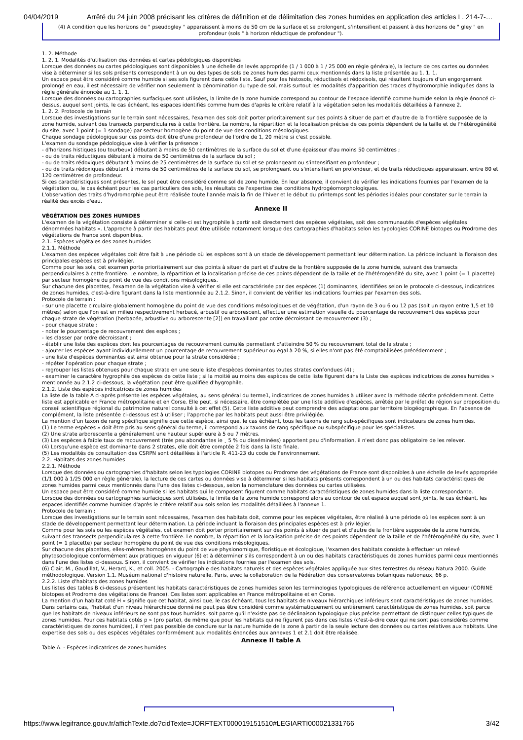04/04/2019 Arrêté du 24 juin 2008 précisant les critères de définition et de délimitation des zones humides en application des articles L. 214-7-…
(4) A condition que les horizons de " pseudogley " apparaissent à moins de 50 cm de la surface et se prolongent, s'intensifient et passent à des horizons de " gley " en profondeur (sols " à horizon réductique de profondeur ").
1. 2. Méthode
1. 2. 1. Modalités d'utilisation des données et cartes pédologiques disponibles
Lorsque des données ou cartes pédologiques sont disponibles à une échelle de levés appropriée (1 / 1 000 à 1 / 25 000 en règle générale), la lecture de ces cartes ou données vise à déterminer si les sols présents correspondent à un ou des types de sols de zones humides parmi ceux mentionnés dans la liste présentée au 1. 1. 1.
Un espace peut être considéré comme humide si ses sols figurent dans cette liste. Sauf pour les histosols, réductisols et rédoxisols, qui résultent toujours d'un engorgement prolongé en eau, il est nécessaire de vérifier non seulement la dénomination du type de sol, mais surtout les modalités d'apparition des traces d'hydromorphie indiquées dans la règle générale énoncée au 1. 1. 1.
Lorsque des données ou cartographies surfaciques sont utilisées, la limite de la zone humide correspond au contour de l'espace identifié comme humide selon la règle énoncé ci-dessus, auquel sont joints, le cas échéant, les espaces identifiés comme humides d'après le critère relatif à la végétation selon les modalités détaillées à l'annexe 2.
1. 2. 2. Protocole de terrain
Lorsque des investigations sur le terrain sont nécessaires, l'examen des sols doit porter prioritairement sur des points à situer de part et d'autre de la frontière supposée de la zone humide, suivant des transects perpendiculaires à cette frontière. Le nombre, la répartition et la localisation précise de ces points dépendent de la taille et de l'hétérogénéité du site, avec 1 point (= 1 sondage) par secteur homogène du point de vue des conditions mésologiques.
Chaque sondage pédologique sur ces points doit être d'une profondeur de l'ordre de 1, 20 mètre si c'est possible.
L'examen du sondage pédologique vise à vérifier la présence :
- d'horizons histiques (ou tourbeux) débutant à moins de 50 centimètres de la surface du sol et d'une épaisseur d'au moins 50 centimètres ;
- ou de traits réductiques débutant à moins de 50 centimètres de la surface du sol ;
- ou de traits rédoxiques débutant à moins de 25 centimètres de la surface du sol et se prolongeant ou s'intensifiant en profondeur ;
- ou de traits rédoxiques débutant à moins de 50 centimètres de la surface du sol, se prolongeant ou s'intensifiant en profondeur, et de traits réductiques apparaissant entre 80 et 120 centimètres de profondeur.
Si ces caractéristiques sont présentes, le sol peut être considéré comme sol de zone humide. En leur absence, il convient de vérifier les indications fournies par l'examen de la végétation ou, le cas échéant pour les cas particuliers des sols, les résultats de l'expertise des conditions hydrogéomorphologiques.
L'observation des traits d'hydromorphie peut être réalisée toute l'année mais la fin de l'hiver et le début du printemps sont les périodes idéales pour constater sur le terrain la réalité des excès d'eau.
Annexe II
VÉGÉTATION DES ZONES HUMIDES
L'examen de la végétation consiste à déterminer si celle-ci est hygrophile à partir soit directement des espèces végétales, soit des communautés d'espèces végétales dénommées habitats ». L'approche à partir des habitats peut être utilisée notamment lorsque des cartographies d'habitats selon les typologies CORINE biotopes ou Prodrome des végétations de France sont disponibles.
2.1. Espèces végétales des zones humides
2.1.1. Méthode
L'examen des espèces végétales doit être fait à une période où les espèces sont à un stade de développement permettant leur détermination. La période incluant la floraison des principales espèces est à privilégier.
Comme pour les sols, cet examen porte prioritairement sur des points à situer de part et d'autre de la frontière supposée de la zone humide, suivant des transects perpendiculaires à cette frontière. Le nombre, la répartition et la localisation précise de ces points dépendent de la taille et de l'hétérogénéité du site, avec 1 point (= 1 placette) par secteur homogène du point de vue des conditions mésologiques.
Sur chacune des placettes, l'examen de la végétation vise à vérifier si elle est caractérisée par des espèces (1) dominantes, identifiées selon le protocole ci-dessous, indicatrices de zones humides, c'est-à-dire figurant dans la liste mentionnée au 2.1.2. Sinon, il convient de vérifier les indications fournies par l'examen des sols.
Protocole de terrain :
- sur une placette circulaire globalement homogène du point de vue des conditions mésologiques et de végétation, d'un rayon de 3 ou 6 ou 12 pas (soit un rayon entre 1,5 et 10 mètres) selon que l'on est en milieu respectivement herbacé, arbustif ou arborescent, effectuer une estimation visuelle du pourcentage de recouvrement des espèces pour chaque strate de végétation (herbacée, arbustive ou arborescente [2]) en travaillant par ordre décroissant de recouvrement (3) ;
- pour chaque strate :
- noter le pourcentage de recouvrement des espèces ;
- les classer par ordre décroissant ;
- établir une liste des espèces dont les pourcentages de recouvrement cumulés permettent d'atteindre 50 % du recouvrement total de la strate ;
- ajouter les espèces ayant individuellement un pourcentage de recouvrement supérieur ou égal à 20 %, si elles n'ont pas été comptabilisées précédemment ;
- une liste d'espèces dominantes est ainsi obtenue pour la strate considérée ;
- répéter l'opération pour chaque strate ;
- regrouper les listes obtenues pour chaque strate en une seule liste d'espèces dominantes toutes strates confondues (4) ;
- examiner le caractère hygrophile des espèces de cette liste ; si la moitié au moins des espèces de cette liste figurent dans la Liste des espèces indicatrices de zones humides » mentionnée au 2.1.2 ci-dessous, la végétation peut être qualifiée d'hygrophile.
2.1.2. Liste des espèces indicatrices de zones humides
La liste de la table A ci-après présente les espèces végétales, au sens général du terme1, indicatrices de zones humides à utiliser avec la méthode décrite précédemment. Cette liste est applicable en France métropolitaine et en Corse. Elle peut, si nécessaire, être complétée par une liste additive d'espèces, arrêtée par le préfet de région sur proposition du conseil scientifique régional du patrimoine naturel consulté à cet effet (5). Cette liste additive peut comprendre des adaptations par territoire biogéographique. En l'absence de complément, la liste présentée ci-dessous est à utiliser ; l'approche par les habitats peut aussi être privilégiée.
La mention d'un taxon de rang spécifique signifie que cette espèce, ainsi que, le cas échéant, tous les taxons de rang sub-spécifiques sont indicateurs de zones humides.
(1) Le terme espèces » doit être pris au sens général du terme, il correspond aux taxons de rang spécifique ou subspécifique pour les spécialistes.
(2) Une strate arborescente a généralement une hauteur supérieure à 5 ou 7 mètres.
(3) Les espèces à faible taux de recouvrement (très peu abondantes ie ¸ 5 % ou disséminées) apportent peu d'information, il n'est donc pas obligatoire de les relever.
(4) Lorsqu'une espèce est dominante dans 2 strates, elle doit être comptée 2 fois dans la liste finale.
(5) Les modalités de consultation des CSRPN sont détaillées à l'article R. 411-23 du code de l'environnement.
2.2. Habitats des zones humides
2.2.1. Méthode
Lorsque des données ou cartographies d'habitats selon les typologies CORINE biotopes ou Prodrome des végétations de France sont disponibles à une échelle de levés appropriée (1/1 000 à 1/25 000 en règle générale), la lecture de ces cartes ou données vise à déterminer si les habitats présents correspondent à un ou des habitats caractéristiques de zones humides parmi ceux mentionnés dans l'une des listes ci-dessous, selon la nomenclature des données ou cartes utilisées.
Un espace peut être considéré comme humide si les habitats qui le composent figurent comme habitats caractéristiques de zones humides dans la liste correspondante.
Lorsque des données ou cartographies surfaciques sont utilisées, la limite de la zone humide correspond alors au contour de cet espace auquel sont joints, le cas échéant, les espaces identifiés comme humides d'après le critère relatif aux sols selon les modalités détaillées à l'annexe 1.
Protocole de terrain :
Lorsque des investigations sur le terrain sont nécessaires, l'examen des habitats doit, comme pour les espèces végétales, être réalisé à une période où les espèces sont à un stade de développement permettant leur détermination. La période incluant la floraison des principales espèces est à privilégier.
Comme pour les sols ou les espèces végétales, cet examen doit porter prioritairement sur des points à situer de part et d'autre de la frontière supposée de la zone humide, suivant des transects perpendiculaires à cette frontière. Le nombre, la répartition et la localisation précise de ces points dépendent de la taille et de l'hétérogénéité du site, avec 1 point (= 1 placette) par secteur homogène du point de vue des conditions mésologiques.
Sur chacune des placettes, elles-mêmes homogènes du point de vue physionomique, floristique et écologique, l'examen des habitats consiste à effectuer un relevé phytosociologique conformément aux pratiques en vigueur (6) et à déterminer s'ils correspondent à un ou des habitats caractéristiques de zones humides parmi ceux mentionnés dans l'une des listes ci-dessous. Sinon, il convient de vérifier les indications fournies par l'examen des sols.
(6) Clair, M., Gaudillat, V., Herard, K., et coll. 2005. - Cartographie des habitats naturels et des espèces végétales appliquée aux sites terrestres du réseau Natura 2000. Guide méthodologique. Version 1.1. Muséum national d'histoire naturelle, Paris, avec la collaboration de la Fédération des conservatoires botaniques nationaux, 66 p.
2.2.2. Liste d'habitats des zones humides
Les listes des tables B ci-dessous présentent les habitats caractéristiques de zones humides selon les terminologies typologiques de référence actuellement en vigueur (CORINE biotopes et Prodrome des végétations de France). Ces listes sont applicables en France métropolitaine et en Corse.
La mention d'un habitat coté H » signifie que cet habitat, ainsi que, le cas échéant, tous les habitats de niveaux hiérarchiques inférieurs sont caractéristiques de zones humides.
Dans certains cas, l'habitat d'un niveau hiérarchique donné ne peut pas être considéré comme systématiquement ou entièrement caractéristique de zones humides, soit parce que les habitats de niveaux inférieurs ne sont pas tous humides, soit parce qu'il n'existe pas de déclinaison typologique plus précise permettant de distinguer celles typiques de zones humides. Pour ces habitats cotés p » (pro parte), de même que pour les habitats qui ne figurent pas dans ces listes (c'est-à-dire ceux qui ne sont pas considérés comme caractéristiques de zones humides), il n'est pas possible de conclure sur la nature humide de la zone à partir de la seule lecture des données ou cartes relatives aux habitats. Une expertise des sols ou des espèces végétales conformément aux modalités énoncées aux annexes 1 et 2.1 doit être réalisée.
Annexe II table A
Table A. - Espèces indicatrices de zones humides
https://www.legifrance.gouv.fr/affichTexte.do?cidTexte=JORFTEXT000019151510#LEGIARTI000021331766 3/42